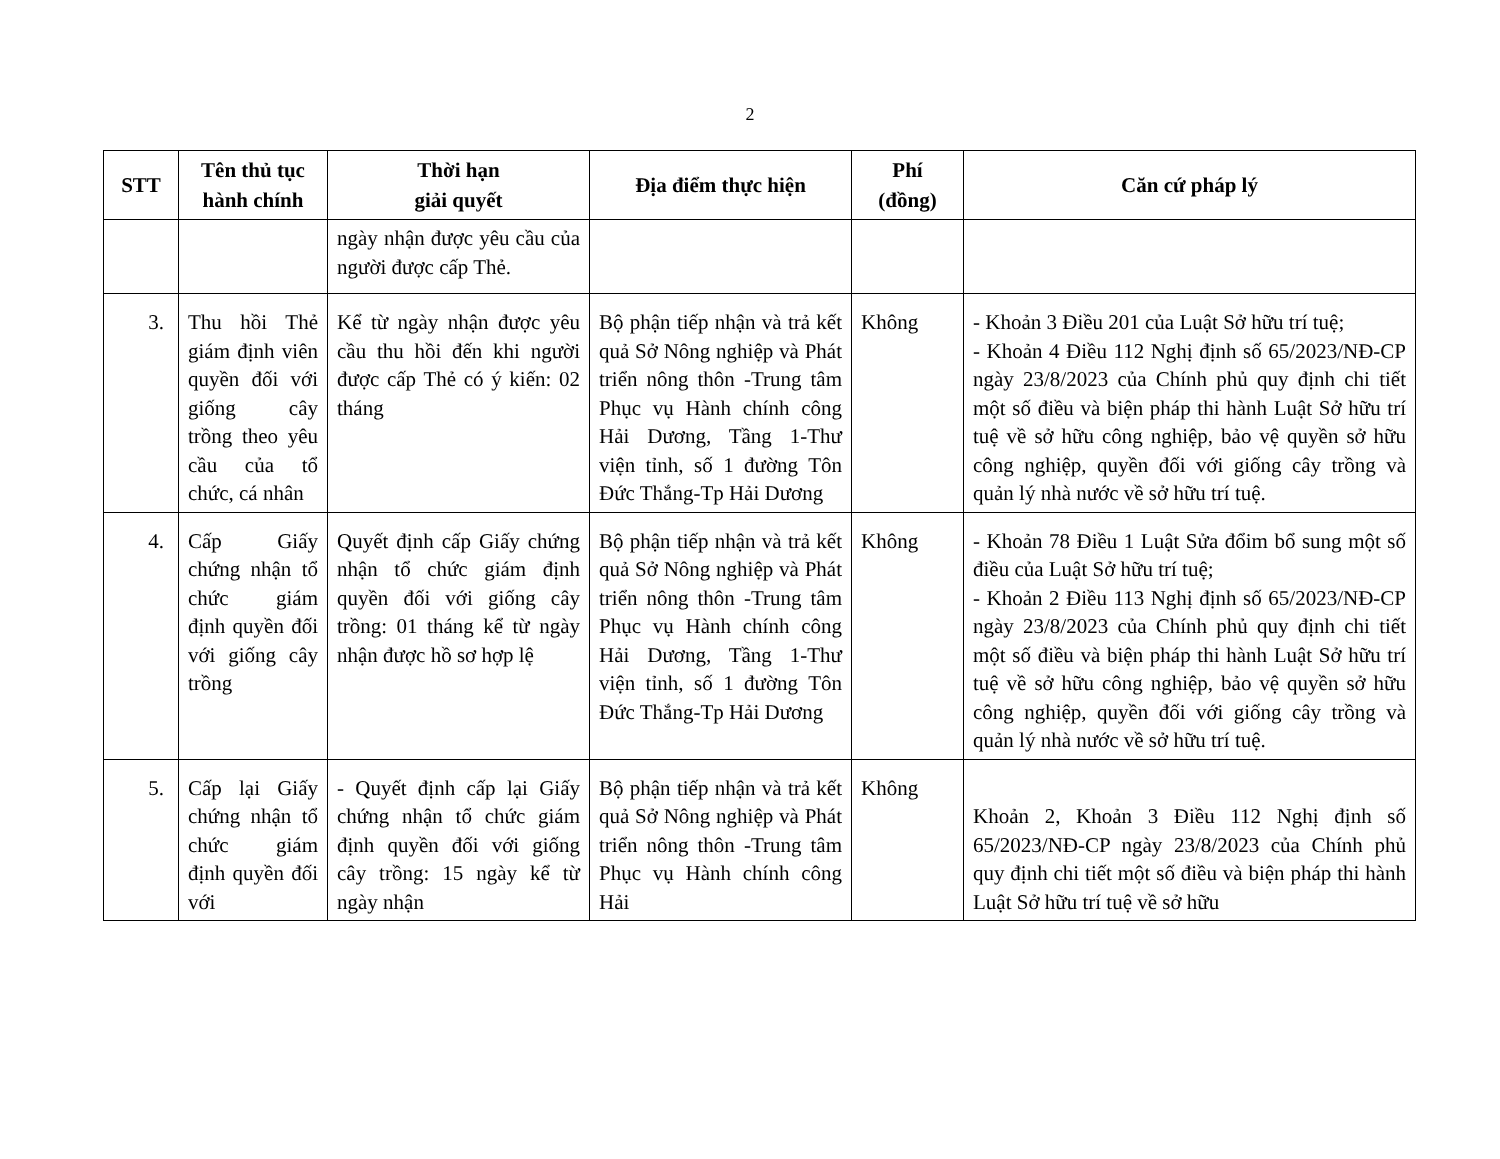2
| STT | Tên thủ tục hành chính | Thời hạn giải quyết | Địa điểm thực hiện | Phí (đồng) | Căn cứ pháp lý |
| --- | --- | --- | --- | --- | --- |
| | | ngày nhận được yêu cầu của người được cấp Thẻ. | | | |
| 3. | Thu hồi Thẻ giám định viên quyền đối với giống cây trồng theo yêu cầu của tổ chức, cá nhân | Kể từ ngày nhận được yêu cầu thu hồi đến khi người được cấp Thẻ có ý kiến: 02 tháng | Bộ phận tiếp nhận và trả kết quả Sở Nông nghiệp và Phát triển nông thôn -Trung tâm Phục vụ Hành chính công Hải Dương, Tầng 1-Thư viện tỉnh, số 1 đường Tôn Đức Thắng-Tp Hải Dương | Không | - Khoản 3 Điều 201 của Luật Sở hữu trí tuệ; - Khoản 4 Điều 112 Nghị định số 65/2023/NĐ-CP ngày 23/8/2023 của Chính phủ quy định chi tiết một số điều và biện pháp thi hành Luật Sở hữu trí tuệ về sở hữu công nghiệp, bảo vệ quyền sở hữu công nghiệp, quyền đối với giống cây trồng và quản lý nhà nước về sở hữu trí tuệ. |
| 4. | Cấp Giấy chứng nhận tổ chức giám định quyền đối với giống cây trồng | Quyết định cấp Giấy chứng nhận tổ chức giám định quyền đối với giống cây trồng: 01 tháng kể từ ngày nhận được hồ sơ hợp lệ | Bộ phận tiếp nhận và trả kết quả Sở Nông nghiệp và Phát triển nông thôn -Trung tâm Phục vụ Hành chính công Hải Dương, Tầng 1-Thư viện tỉnh, số 1 đường Tôn Đức Thắng-Tp Hải Dương | Không | - Khoản 78 Điều 1 Luật Sửa đổim bổ sung một số điều của Luật Sở hữu trí tuệ; - Khoản 2 Điều 113 Nghị định số 65/2023/NĐ-CP ngày 23/8/2023 của Chính phủ quy định chi tiết một số điều và biện pháp thi hành Luật Sở hữu trí tuệ về sở hữu công nghiệp, bảo vệ quyền sở hữu công nghiệp, quyền đối với giống cây trồng và quản lý nhà nước về sở hữu trí tuệ. |
| 5. | Cấp lại Giấy chứng nhận tổ chức giám định quyền đối với | - Quyết định cấp lại Giấy chứng nhận tổ chức giám định quyền đối với giống cây trồng: 15 ngày kể từ ngày nhận | Bộ phận tiếp nhận và trả kết quả Sở Nông nghiệp và Phát triển nông thôn -Trung tâm Phục vụ Hành chính công Hải | Không | Khoản 2, Khoản 3 Điều 112 Nghị định số 65/2023/NĐ-CP ngày 23/8/2023 của Chính phủ quy định chi tiết một số điều và biện pháp thi hành Luật Sở hữu trí tuệ về sở hữu |